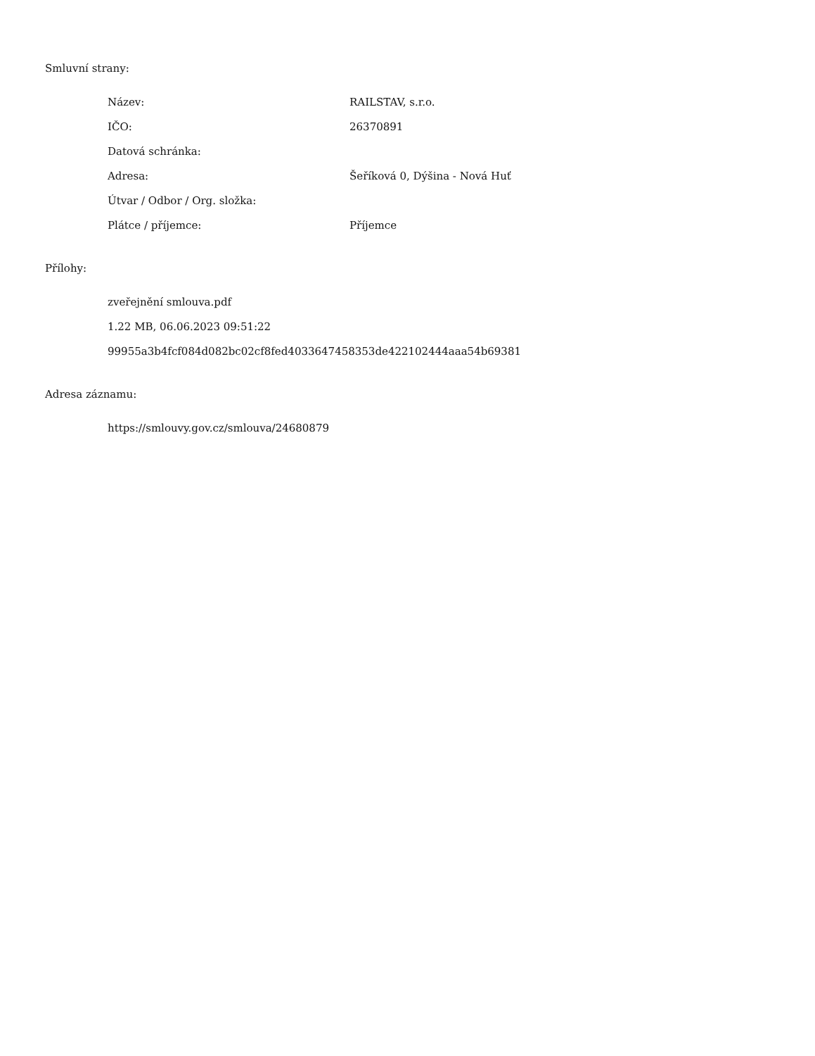Smluvní strany:
| Název: | RAILSTAV, s.r.o. |
| IČO: | 26370891 |
| Datová schránka: | |
| Adresa: | Šeříková 0, Dýšina - Nová Huť |
| Útvar / Odbor / Org. složka: | |
| Plátce / příjemce: | Příjemce |
Přílohy:
zveřejnění smlouva.pdf
1.22 MB, 06.06.2023 09:51:22
99955a3b4fcf084d082bc02cf8fed4033647458353de422102444aaa54b69381
Adresa záznamu:
https://smlouvy.gov.cz/smlouva/24680879